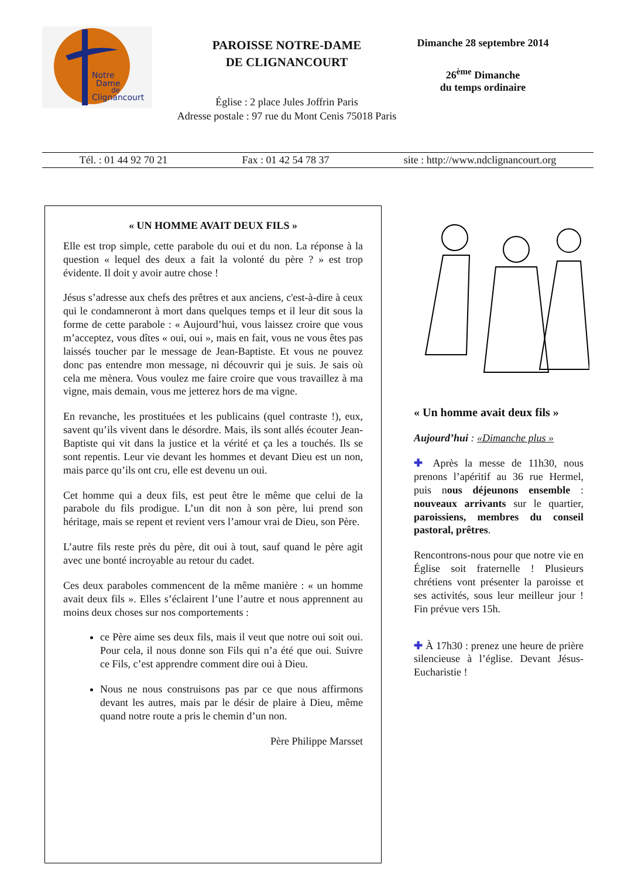Notre
Dame
de
Clignancourt
PAROISSE NOTRE-DAME
DE CLIGNANCOURT
Église : 2 place Jules Joffrin Paris
Adresse postale : 97 rue du Mont Cenis 75018 Paris
Dimanche 28 septembre 2014
26<sup>ème</sup> Dimanche
du temps ordinaire
Tél. : 01 44 92 70 21 Fax : 01 42 54 78 37 site : http://www.ndclignancourt.org
« UN HOMME AVAIT DEUX FILS »
Elle est trop simple, cette parabole du oui et du non. La réponse à la question « lequel des deux a fait la volonté du père ? » est trop évidente. Il doit y avoir autre chose !
Jésus s’adresse aux chefs des prêtres et aux anciens, c'est-à-dire à ceux qui le condamneront à mort dans quelques temps et il leur dit sous la forme de cette parabole : « Aujourd’hui, vous laissez croire que vous m’acceptez, vous dîtes « oui, oui », mais en fait, vous ne vous êtes pas laissés toucher par le message de Jean-Baptiste. Et vous ne pouvez donc pas entendre mon message, ni découvrir qui je suis. Je sais où cela me mènera. Vous voulez me faire croire que vous travaillez à ma vigne, mais demain, vous me jetterez hors de ma vigne.
En revanche, les prostituées et les publicains (quel contraste !), eux, savent qu’ils vivent dans le désordre. Mais, ils sont allés écouter Jean-Baptiste qui vit dans la justice et la vérité et ça les a touchés. Ils se sont repentis. Leur vie devant les hommes et devant Dieu est un non, mais parce qu’ils ont cru, elle est devenu un oui.
Cet homme qui a deux fils, est peut être le même que celui de la parabole du fils prodigue. L’un dit non à son père, lui prend son héritage, mais se repent et revient vers l’amour vrai de Dieu, son Père.
L’autre fils reste près du père, dit oui à tout, sauf quand le père agit avec une bonté incroyable au retour du cadet.
Ces deux paraboles commencent de la même manière : « un homme avait deux fils ». Elles s’éclairent l’une l’autre et nous apprennent au moins deux choses sur nos comportements :
ce Père aime ses deux fils, mais il veut que notre oui soit oui. Pour cela, il nous donne son Fils qui n’a été que oui. Suivre ce Fils, c’est apprendre comment dire oui à Dieu.
Nous ne nous construisons pas par ce que nous affirmons devant les autres, mais par le désir de plaire à Dieu, même quand notre route a pris le chemin d’un non.
Père Philippe Marsset
« Un homme avait deux fils »
Aujourd’hui : «Dimanche plus »
✚ Après la messe de 11h30, nous prenons l’apéritif au 36 rue Hermel, puis nous déjeunons ensemble : nouveaux arrivants sur le quartier, paroissiens, membres du conseil pastoral, prêtres.
Rencontrons-nous pour que notre vie en Église soit fraternelle ! Plusieurs chrétiens vont présenter la paroisse et ses activités, sous leur meilleur jour ! Fin prévue vers 15h.
✚ À 17h30 : prenez une heure de prière silencieuse à l’église. Devant Jésus-Eucharistie !